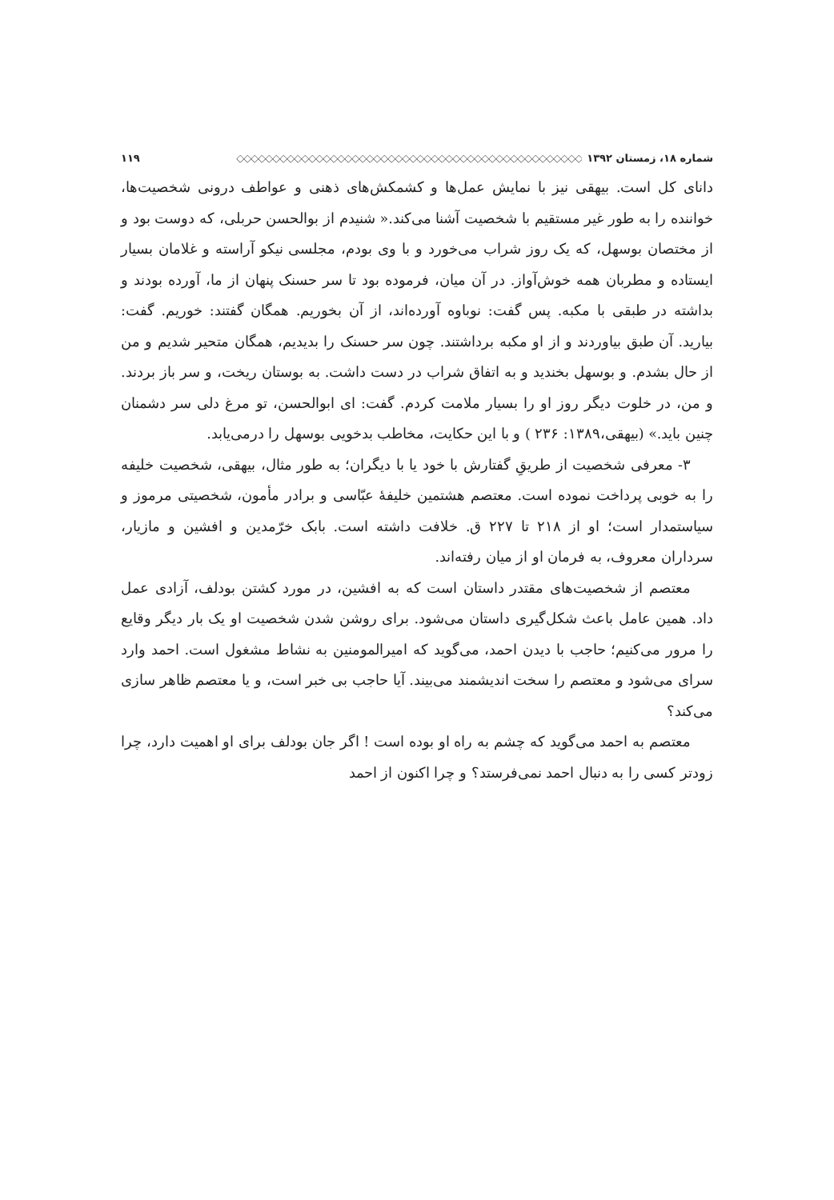شماره ۱۸، زمستان ۱۳۹۲ ◇◇◇◇◇◇◇◇◇◇◇◇◇◇◇◇◇◇◇◇◇◇◇◇◇◇◇◇◇◇◇◇◇◇◇◇◇◇◇◇◇◇◇◇◇◇◇◇ ۱۱۹
دانای کل است. بیهقی نیز با نمایش عمل‌ها و کشمکش‌های ذهنی و عواطف درونی شخصیت‌ها، خواننده را به طور غیر مستقیم با شخصیت آشنا می‌کند.« شنیدم از بوالحسن حربلی، که دوست بود و از مختصان بوسهل، که یک روز شراب می‌خورد و با وی بودم، مجلسی نیکو آراسته و غلامان بسیار ایستاده و مطربان همه خوش‌آواز. در آن میان، فرموده بود تا سر حسنک پنهان از ما، آورده بودند و بداشته در طبقی با مکبه. پس گفت: نوباوه آورده‌اند، از آن بخوریم. همگان گفتند: خوریم. گفت: بیارید. آن طبق بیاوردند و از او مکبه برداشتند. چون سر حسنک را بدیدیم، همگان متحیر شدیم و من از حال بشدم. و بوسهل بخندید و به اتفاق شراب در دست داشت. به بوستان ریخت، و سر باز بردند. و من، در خلوت دیگر روز او را بسیار ملامت کردم. گفت: ای ابوالحسن، تو مرغ دلی سر دشمنان چنین باید.» (بیهقی،۱۳۸۹: ۲۳۶ ) و با این حکایت، مخاطب بدخویی بوسهل را درمی‌یابد.
۳- معرفی شخصیت از طریقِ گفتارش با خود یا با دیگران؛ به طور مثال، بیهقی، شخصیت خلیفه را به خوبی پرداخت نموده است. معتصم هشتمین خلیفهٔ عبّاسی و برادر مأمون، شخصیتی مرموز و سیاستمدار است؛ او از ۲۱۸ تا ۲۲۷ ق. خلافت داشته است. بابک خرّمدین و افشین و مازیار، سرداران معروف، به فرمان او از میان رفته‌اند.
معتصم از شخصیت‌های مقتدر داستان است که به افشین، در مورد کشتن بودلف، آزادی عمل داد. همین عامل باعث شکل‌گیری داستان می‌شود. برای روشن شدن شخصیت او یک بار دیگر وقایع را مرور می‌کنیم؛ حاجب با دیدن احمد، می‌گوید که امیرالمومنین به نشاط مشغول است. احمد وارد سرای می‌شود و معتصم را سخت اندیشمند می‌بیند. آیا حاجب بی خبر است، و یا معتصم ظاهر سازی می‌کند؟
معتصم به احمد می‌گوید که چشم به راه او بوده است ! اگر جان بودلف برای او اهمیت دارد، چرا زودتر کسی را به دنبال احمد نمی‌فرستد؟ و چرا اکنون از احمد